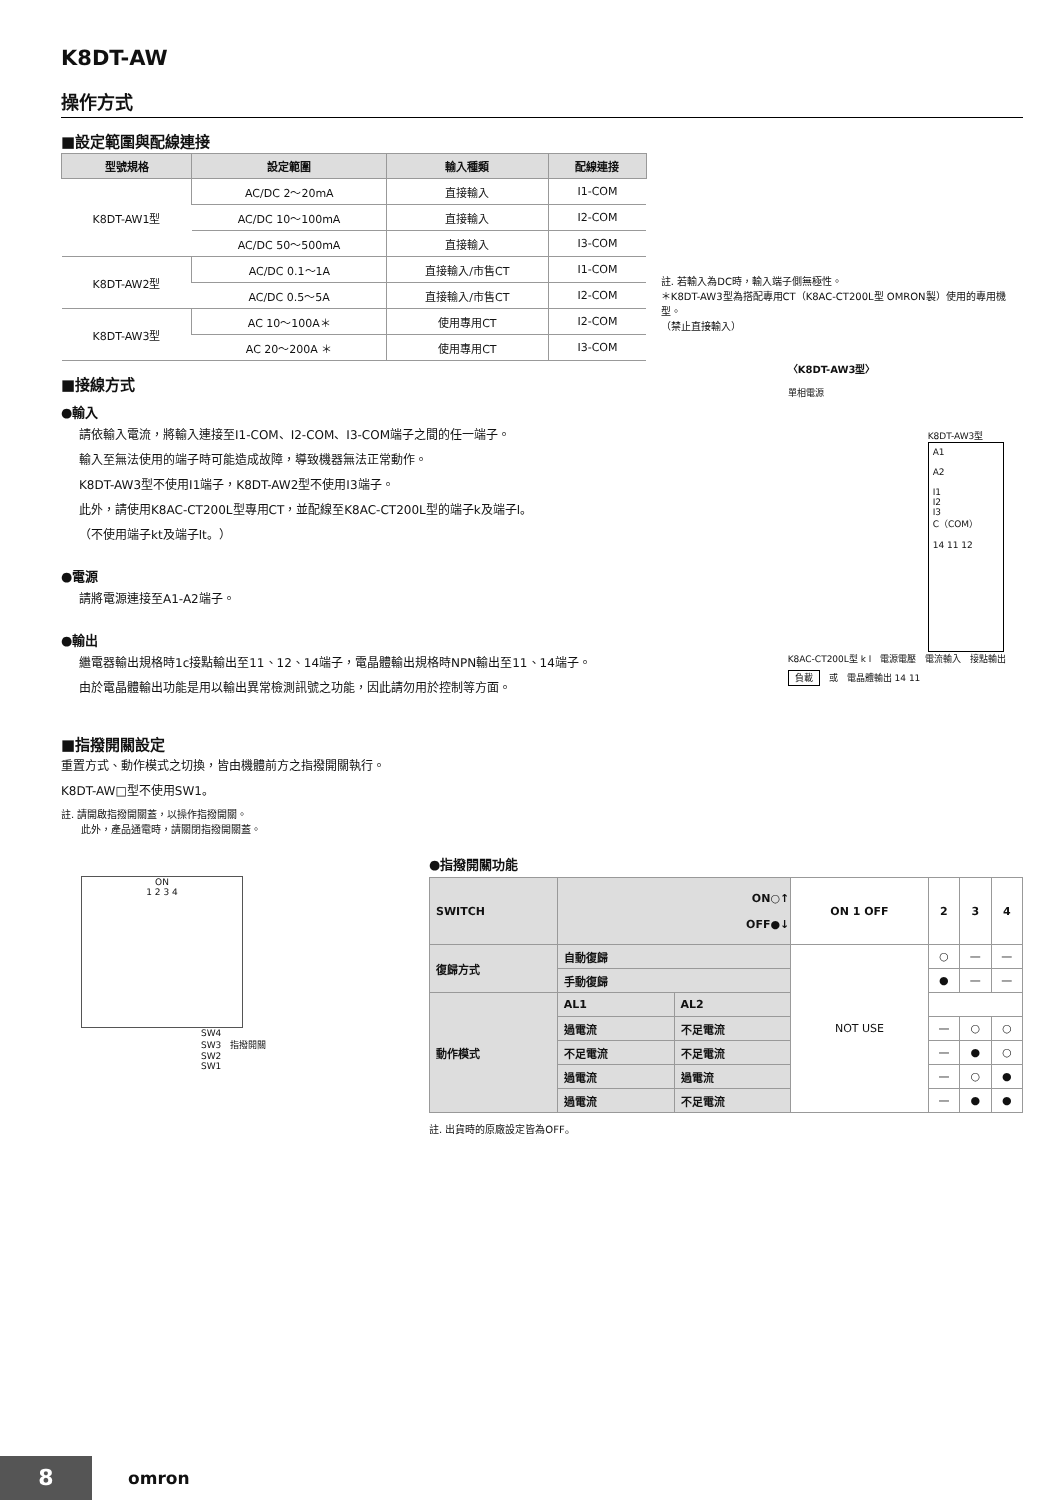K8DT-AW
操作方式
■設定範圍與配線連接
| 型號規格 | 設定範圍 | 輸入種類 | 配線連接 |
| --- | --- | --- | --- |
| K8DT-AW1型 | AC/DC 2～20mA | 直接輸入 | I1-COM |
| | AC/DC 10～100mA | 直接輸入 | I2-COM |
| | AC/DC 50～500mA | 直接輸入 | I3-COM |
| K8DT-AW2型 | AC/DC 0.1～1A | 直接輸入/市售CT | I1-COM |
| | AC/DC 0.5～5A | 直接輸入/市售CT | I2-COM |
| K8DT-AW3型 | AC 10～100A＊ | 使用專用CT | I2-COM |
| | AC 20～200A ＊ | 使用專用CT | I3-COM |
註. 若輸入為DC時，輸入端子側無極性。
＊K8DT-AW3型為搭配專用CT（K8AC-CT200L型 OMRON製）使用的專用機型。
（禁止直接輸入）
■接線方式
●輸入
請依輸入電流，將輸入連接至I1-COM、I2-COM、I3-COM端子之間的任一端子。
輸入至無法使用的端子時可能造成故障，導致機器無法正常動作。
K8DT-AW3型不使用I1端子，K8DT-AW2型不使用I3端子。
此外，請使用K8AC-CT200L型專用CT，並配線至K8AC-CT200L型的端子k及端子l。
（不使用端子kt及端子lt。）
●電源
請將電源連接至A1-A2端子。
●輸出
繼電器輸出規格時1c接點輸出至11、12、14端子，電晶體輸出規格時NPN輸出至11、14端子。
由於電晶體輸出功能是用以輸出異常檢測訊號之功能，因此請勿用於控制等方面。
〈K8DT-AW3型〉
單相電源
K8DT-AW3型
A1
A2
I1
I2
I3
C（COM）
14 11 12
K8AC-CT200L型 k l　電源電壓　電流輸入　接點輸出
負載　或　電晶體輸出 14 11
■指撥開關設定
重置方式、動作模式之切換，皆由機體前方之指撥開關執行。
K8DT-AW□型不使用SW1。
註. 請開啟指撥開關蓋，以操作指撥開關。
　　此外，產品通電時，請關閉指撥開關蓋。
ON
1 2 3 4
SW4
SW3　指撥開關
SW2
SW1
●指撥開關功能
| SWITCH | ON○↑ OFF●↓ | | ON 1 OFF | 2 | 3 | 4 |
| --- | --- | --- | --- | --- | --- | --- |
| 復歸方式 | 自動復歸 | | NOT USE | ○ | — | — |
| | 手動復歸 | | | ● | — | — |
| 動作模式 | AL1 | AL2 | | | | |
| | 過電流 | 不足電流 | | — | ○ | ○ |
| | 不足電流 | 不足電流 | | — | ● | ○ |
| | 過電流 | 過電流 | | — | ○ | ● |
| | 過電流 | 不足電流 | | — | ● | ● |
註. 出貨時的原廠設定皆為OFF。
8 omron